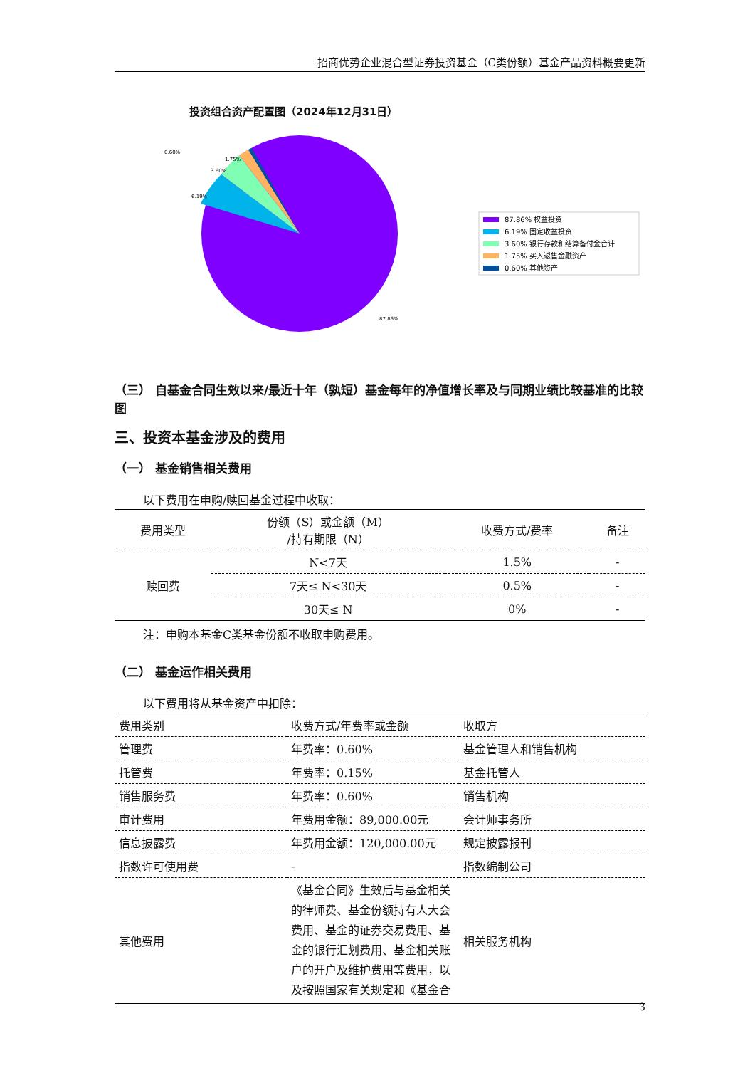招商优势企业混合型证券投资基金（C类份额）基金产品资料概要更新
投资组合资产配置图（2024年12月31日）
0.60%
1.75%
3.60%
6.19%
87.86%
87.86% 权益投资
6.19% 固定收益投资
3.60% 银行存款和结算备付金合计
1.75% 买入返售金融资产
0.60% 其他资产
（三） 自基金合同生效以来/最近十年（孰短）基金每年的净值增长率及与同期业绩比较基准的比较图
三、投资本基金涉及的费用
（一） 基金销售相关费用
以下费用在申购/赎回基金过程中收取：
| 费用类型 | 份额（S）或金额（M） /持有期限（N） | 收费方式/费率 | 备注 |
| --- | --- | --- | --- |
| 赎回费 | N<7天 | 1.5% | - |
| | 7天≤ N<30天 | 0.5% | - |
| | 30天≤ N | 0% | - |
注：申购本基金C类基金份额不收取申购费用。
（二） 基金运作相关费用
以下费用将从基金资产中扣除：
| 费用类别 | 收费方式/年费率或金额 | 收取方 |
| --- | --- | --- |
| 管理费 | 年费率：0.60% | 基金管理人和销售机构 |
| 托管费 | 年费率：0.15% | 基金托管人 |
| 销售服务费 | 年费率：0.60% | 销售机构 |
| 审计费用 | 年费用金额：89,000.00元 | 会计师事务所 |
| 信息披露费 | 年费用金额：120,000.00元 | 规定披露报刊 |
| 指数许可使用费 | - | 指数编制公司 |
| 其他费用 | 《基金合同》生效后与基金相关的律师费、基金份额持有人大会费用、基金的证券交易费用、基金的银行汇划费用、基金相关账户的开户及维护费用等费用，以及按照国家有关规定和《基金合 | 相关服务机构 |
3